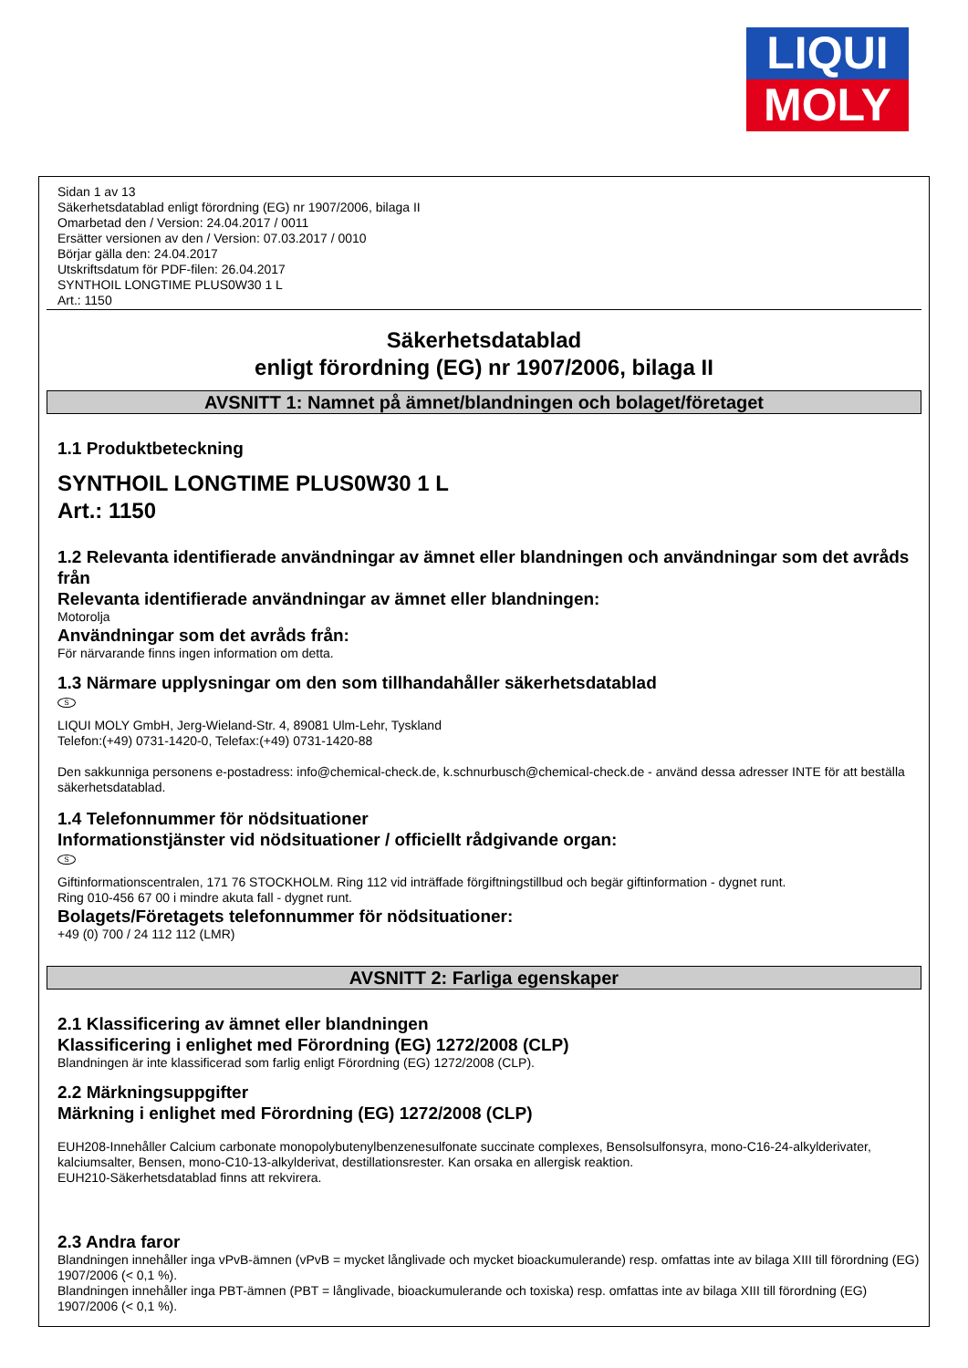LIQUI
MOLY
Sidan 1 av 13
Säkerhetsdatablad enligt förordning (EG) nr 1907/2006, bilaga II
Omarbetad den / Version: 24.04.2017 / 0011
Ersätter versionen av den / Version: 07.03.2017 / 0010
Börjar gälla den: 24.04.2017
Utskriftsdatum för PDF-filen: 26.04.2017
SYNTHOIL LONGTIME PLUS0W30 1 L
Art.: 1150
Säkerhetsdatablad
enligt förordning (EG) nr 1907/2006, bilaga II
AVSNITT 1: Namnet på ämnet/blandningen och bolaget/företaget
1.1 Produktbeteckning
SYNTHOIL LONGTIME PLUS0W30 1 L
Art.: 1150
1.2 Relevanta identifierade användningar av ämnet eller blandningen och användningar som det avråds från
Relevanta identifierade användningar av ämnet eller blandningen:
Motorolja
Användningar som det avråds från:
För närvarande finns ingen information om detta.
1.3 Närmare upplysningar om den som tillhandahåller säkerhetsdatablad
S
LIQUI MOLY GmbH, Jerg-Wieland-Str. 4, 89081 Ulm-Lehr, Tyskland
Telefon:(+49) 0731-1420-0, Telefax:(+49) 0731-1420-88
Den sakkunniga personens e-postadress: info@chemical-check.de, k.schnurbusch@chemical-check.de - använd dessa adresser INTE för att beställa säkerhetsdatablad.
1.4 Telefonnummer för nödsituationer
Informationstjänster vid nödsituationer / officiellt rådgivande organ:
S
Giftinformationscentralen, 171 76 STOCKHOLM. Ring 112 vid inträffade förgiftningstillbud och begär giftinformation - dygnet runt.
Ring 010-456 67 00 i mindre akuta fall - dygnet runt.
Bolagets/Företagets telefonnummer för nödsituationer:
+49 (0) 700 / 24 112 112 (LMR)
AVSNITT 2: Farliga egenskaper
2.1 Klassificering av ämnet eller blandningen
Klassificering i enlighet med Förordning (EG) 1272/2008 (CLP)
Blandningen är inte klassificerad som farlig enligt Förordning (EG) 1272/2008 (CLP).
2.2 Märkningsuppgifter
Märkning i enlighet med Förordning (EG) 1272/2008 (CLP)
EUH208-Innehåller Calcium carbonate monopolybutenylbenzenesulfonate succinate complexes, Bensolsulfonsyra, mono-C16-24-alkylderivater, kalciumsalter, Bensen, mono-C10-13-alkylderivat, destillationsrester. Kan orsaka en allergisk reaktion.
EUH210-Säkerhetsdatablad finns att rekvirera.
2.3 Andra faror
Blandningen innehåller inga vPvB-ämnen (vPvB = mycket långlivade och mycket bioackumulerande) resp. omfattas inte av bilaga XIII till förordning (EG) 1907/2006 (< 0,1 %).
Blandningen innehåller inga PBT-ämnen (PBT = långlivade, bioackumulerande och toxiska) resp. omfattas inte av bilaga XIII till förordning (EG) 1907/2006 (< 0,1 %).